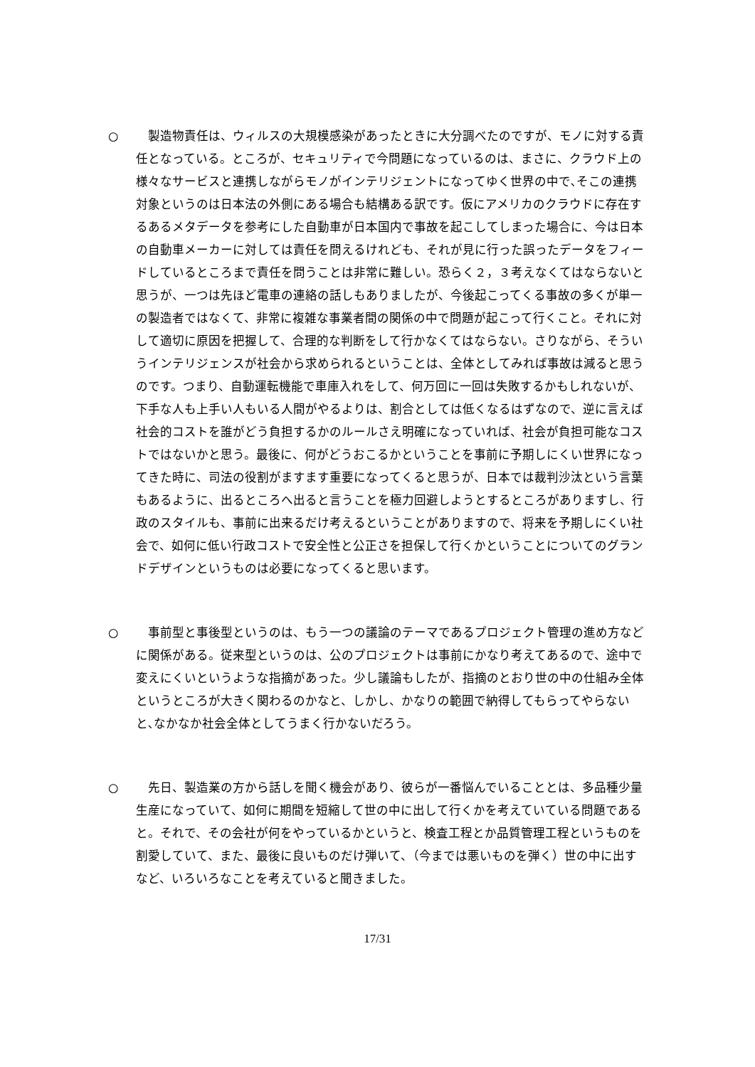○ 　製造物責任は、ウィルスの大規模感染があったときに大分調べたのですが、モノに対する責任となっている。ところが、セキュリティで今問題になっているのは、まさに、クラウド上の様々なサービスと連携しながらモノがインテリジェントになってゆく世界の中で､そこの連携対象というのは日本法の外側にある場合も結構ある訳です。仮にアメリカのクラウドに存在するあるメタデータを参考にした自動車が日本国内で事故を起こしてしまった場合に、今は日本の自動車メーカーに対しては責任を問えるけれども、それが見に行った誤ったデータをフィードしているところまで責任を問うことは非常に難しい。恐らく２，３考えなくてはならないと思うが、一つは先ほど電車の連絡の話しもありましたが、今後起こってくる事故の多くが単一の製造者ではなくて、非常に複雑な事業者間の関係の中で問題が起こって行くこと。それに対して適切に原因を把握して、合理的な判断をして行かなくてはならない。さりながら、そういうインテリジェンスが社会から求められるということは、全体としてみれば事故は減ると思うのです。つまり、自動運転機能で車庫入れをして、何万回に一回は失敗するかもしれないが、下手な人も上手い人もいる人間がやるよりは、割合としては低くなるはずなので、逆に言えば社会的コストを誰がどう負担するかのルールさえ明確になっていれば、社会が負担可能なコストではないかと思う。最後に、何がどうおこるかということを事前に予期しにくい世界になってきた時に、司法の役割がますます重要になってくると思うが、日本では裁判沙汰という言葉もあるように、出るところへ出ると言うことを極力回避しようとするところがありますし、行政のスタイルも、事前に出来るだけ考えるということがありますので、将来を予期しにくい社会で、如何に低い行政コストで安全性と公正さを担保して行くかということについてのグランドデザインというものは必要になってくると思います。
○ 　事前型と事後型というのは、もう一つの議論のテーマであるプロジェクト管理の進め方などに関係がある。従来型というのは、公のプロジェクトは事前にかなり考えてあるので、途中で変えにくいというような指摘があった。少し議論もしたが、指摘のとおり世の中の仕組み全体というところが大きく関わるのかなと、しかし、かなりの範囲で納得してもらってやらないと､なかなか社会全体としてうまく行かないだろう。
○ 　先日、製造業の方から話しを聞く機会があり、彼らが一番悩んでいることとは、多品種少量生産になっていて、如何に期間を短縮して世の中に出して行くかを考えていている問題であると。それで、その会社が何をやっているかというと、検査工程とか品質管理工程というものを割愛していて、また、最後に良いものだけ弾いて、（今までは悪いものを弾く）世の中に出すなど、いろいろなことを考えていると聞きました。
17/31